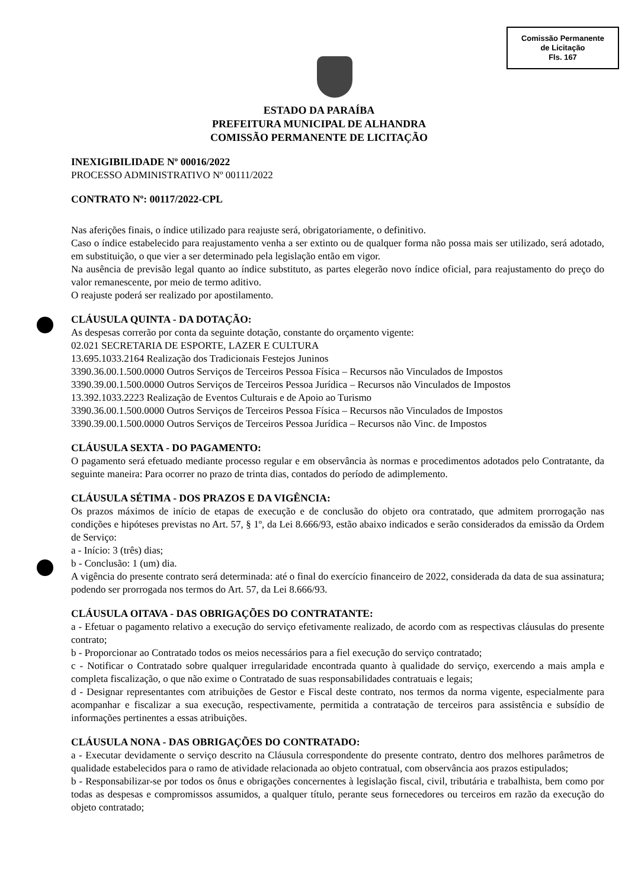Comissão Permanente
de Licitação
Fls. 167
ESTADO DA PARAÍBA
PREFEITURA MUNICIPAL DE ALHANDRA
COMISSÃO PERMANENTE DE LICITAÇÃO
INEXIGIBILIDADE Nº 00016/2022
PROCESSO ADMINISTRATIVO Nº 00111/2022
CONTRATO Nº: 00117/2022-CPL
Nas aferições finais, o índice utilizado para reajuste será, obrigatoriamente, o definitivo.
Caso o índice estabelecido para reajustamento venha a ser extinto ou de qualquer forma não possa mais ser utilizado, será adotado, em substituição, o que vier a ser determinado pela legislação então em vigor.
Na ausência de previsão legal quanto ao índice substituto, as partes elegerão novo índice oficial, para reajustamento do preço do valor remanescente, por meio de termo aditivo.
O reajuste poderá ser realizado por apostilamento.
CLÁUSULA QUINTA - DA DOTAÇÃO:
As despesas correrão por conta da seguinte dotação, constante do orçamento vigente:
02.021 SECRETARIA DE ESPORTE, LAZER E CULTURA
13.695.1033.2164 Realização dos Tradicionais Festejos Juninos
3390.36.00.1.500.0000 Outros Serviços de Terceiros Pessoa Física – Recursos não Vinculados de Impostos
3390.39.00.1.500.0000 Outros Serviços de Terceiros Pessoa Jurídica – Recursos não Vinculados de Impostos
13.392.1033.2223 Realização de Eventos Culturais e de Apoio ao Turismo
3390.36.00.1.500.0000 Outros Serviços de Terceiros Pessoa Física – Recursos não Vinculados de Impostos
3390.39.00.1.500.0000 Outros Serviços de Terceiros Pessoa Jurídica – Recursos não Vinc. de Impostos
CLÁUSULA SEXTA - DO PAGAMENTO:
O pagamento será efetuado mediante processo regular e em observância às normas e procedimentos adotados pelo Contratante, da seguinte maneira: Para ocorrer no prazo de trinta dias, contados do período de adimplemento.
CLÁUSULA SÉTIMA - DOS PRAZOS E DA VIGÊNCIA:
Os prazos máximos de início de etapas de execução e de conclusão do objeto ora contratado, que admitem prorrogação nas condições e hipóteses previstas no Art. 57, § 1º, da Lei 8.666/93, estão abaixo indicados e serão considerados da emissão da Ordem de Serviço:
a - Início: 3 (três) dias;
b - Conclusão: 1 (um) dia.
A vigência do presente contrato será determinada: até o final do exercício financeiro de 2022, considerada da data de sua assinatura; podendo ser prorrogada nos termos do Art. 57, da Lei 8.666/93.
CLÁUSULA OITAVA - DAS OBRIGAÇÕES DO CONTRATANTE:
a - Efetuar o pagamento relativo a execução do serviço efetivamente realizado, de acordo com as respectivas cláusulas do presente contrato;
b - Proporcionar ao Contratado todos os meios necessários para a fiel execução do serviço contratado;
c - Notificar o Contratado sobre qualquer irregularidade encontrada quanto à qualidade do serviço, exercendo a mais ampla e completa fiscalização, o que não exime o Contratado de suas responsabilidades contratuais e legais;
d - Designar representantes com atribuições de Gestor e Fiscal deste contrato, nos termos da norma vigente, especialmente para acompanhar e fiscalizar a sua execução, respectivamente, permitida a contratação de terceiros para assistência e subsídio de informações pertinentes a essas atribuições.
CLÁUSULA NONA - DAS OBRIGAÇÕES DO CONTRATADO:
a - Executar devidamente o serviço descrito na Cláusula correspondente do presente contrato, dentro dos melhores parâmetros de qualidade estabelecidos para o ramo de atividade relacionada ao objeto contratual, com observância aos prazos estipulados;
b - Responsabilizar-se por todos os ônus e obrigações concernentes à legislação fiscal, civil, tributária e trabalhista, bem como por todas as despesas e compromissos assumidos, a qualquer título, perante seus fornecedores ou terceiros em razão da execução do objeto contratado;